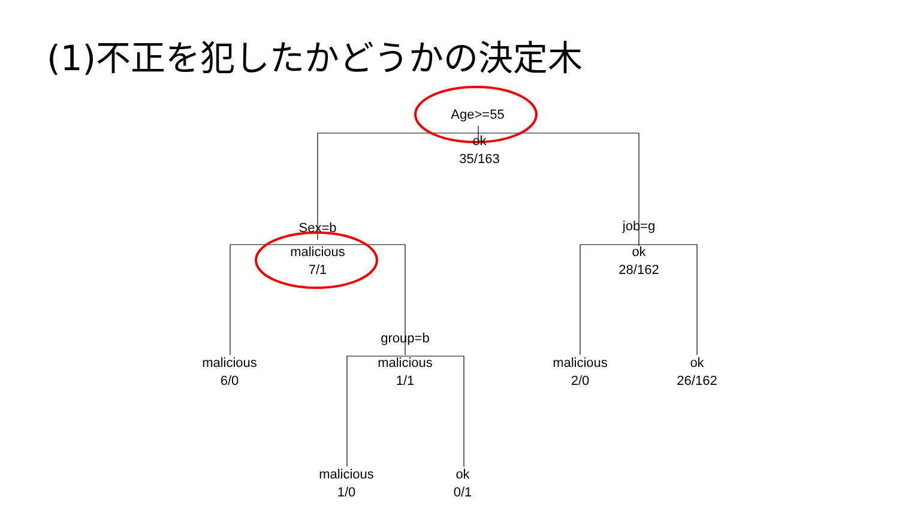(1)不正を犯したかどうかの決定木
Age>=55
ok
35/163
Sex=b
malicious
7/1
job=g
ok
28/162
group=b
malicious
6/0
malicious
1/1
malicious
2/0
ok
26/162
malicious
1/0
ok
0/1